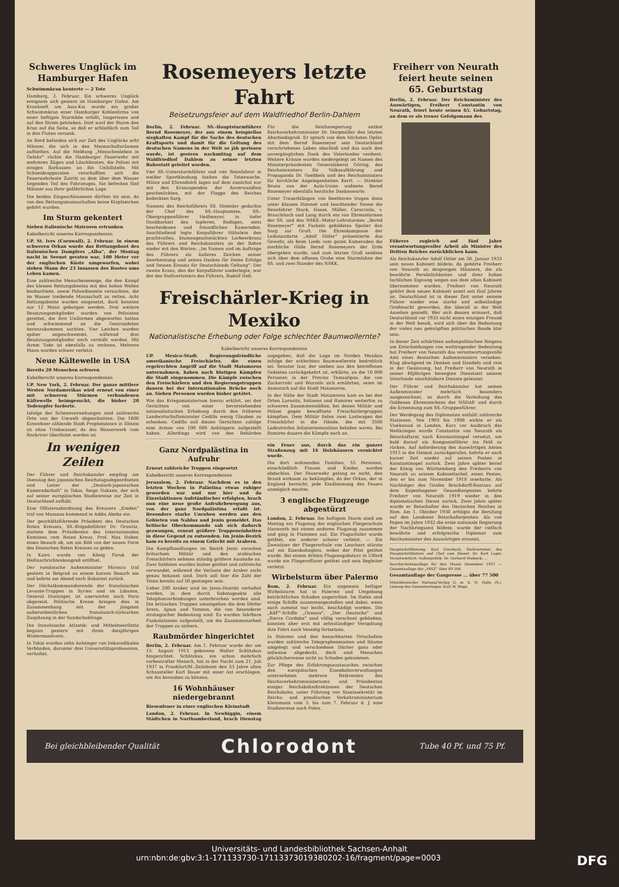Schweres Unglück im Hamburger Hafen
Schwimmkran kenterte — 2 Tote
Hamburg, 2. Februar. Ein schweres Unglück ereignete sich gestern im Hamburger Hafen. Am Kranhoeft am Asia-Kai wurde ein großer Schwimmkran einer Hamburger Kohlenfirma von einer heftigen Sturmböe erfaßt, losgerissen und auf den Strom getrieben. Dort warf der Sturm den Kran auf die Seite, so daß er schließlich zum Teil in den Fluten versank.
An Bord befanden sich zur Zeit des Unglücks acht Männer, die sich in den Mannschaftsräumen aufhielten. Auf die Meldung „Menschenleben in Gefahr“ rückte die Hamburger Feuerwehr mit mehreren Zügen und Löschbooten, die Polizei mit einigen Barkassen an die Unfallstelle. Mit Schneideapparaten verschafften sich die Feuerwehrleute Zutritt zu dem über dem Wasser liegenden Teil des Fahrzeuges. Sie befreiten fünf Männer aus ihrer gefährlichen Lage.
Die beiden Eingeschlossenen dürften tot sein, da von den Rettungsmannschaften keine Klopfzeichen gehört wurden.
Im Sturm gekentert
Sieben italienische Matrosen ertrunken
Kabelbericht unseres Korrespondenten
UP. St. Ives (Cornwall), 2. Februar. In einem schweren Orkan wurde das Rettungsboot des italienischen Dampfers „Alba“, der Montag nacht in Seenot geraten war, 100 Meter vor der englischen Küste umgeworfen, wobei sieben Mann der 23 Insassen des Bootes ums Leben kamen.
Eine zahlreiche Menschenmenge, die den Kampf des kleinen Rettungsbootes mit den hohen Wellen beobachtete, sowie Polizeibeamte versuchten, die im Wasser treibende Mannschaft zu retten. Acht Rettungsboote wurden eingesetzt, doch konnten nur 12 Mann geborgen werden. Drei weitere Besatzungsmitglieder wurden von Polizisten gerettet, die ihre Uniformen abgeworfen hatten und schwimmend an die Gestrandeten heranzukommen suchten. Vier Leichen wurden später angeschwemmt, während drei Besatzungsmitglieder noch vermißt werden. Mit ihrem Tode ist ebenfalls zu rechnen. Mehrere Mann wurden schwer verletzt.
Neue Kältewelle in USA
Bereits 20 Menschen erfroren
Kabelbericht unseres Korrespondenten
UP. New York, 2. Februar. Der ganze mittlere Westen Nordamerikas wird erneut von einer mit schweren Stürmen verbundenen Kältewelle heimgesucht, die bisher 20 Todesopfer forderte.
Infolge der Schneeverwehungen sind zahlreiche Orte von der Umwelt abgeschnitten. Die 1600 Einwohner zählende Stadt Prophetstown in Illinois ist ohne Trinkwasser, da das Wasserwerk vom Rockriver überflutet worden ist.
In wenigen Zeilen
Der Führer und Reichskanzler empfing am Dienstag den japanischen Reichstagsabgeordneten und Leiter der „Deutsch-japanischen Kameradschaft“ in Tokio, Seigo Nakano, der sich auf seiner europäischen Studienreise zur Zeit in Deutschland aufhält.
Eine Offiziersabordnung des Kreuzers „Emden“ traf von Massaua kommend in Addis Abeba ein.
Der geschäftsführende Präsident des Deutschen Roten Kreuzes, SS.-Brigadeführer Dr. Grawitz, stattete dem Präsidenten des Internationalen Komitees vom Roten Kreuz, Prof. Max Huber, einen Besuch ab, um ein Bild von der neuen Form des Deutschen Roten Kreuzes zu geben.
In Kairo wurde von König Faruk der Weltnachrichtenkongreß eröffnet.
Der rumänische Außenminister Micescu traf gestern in Belgrad zu einem kurzen Besuch ein und kehrte am Abend nach Bukarest zurück.
Der Höchstkommandierende der französischen Levante-Truppen in Syrien und im Libanon, General Huntziger, ist unerwartet nach Paris abgereist. Politische Kreise bringen dies in Zusammenhang mit der jüngsten außerordentlichen französisch-türkischen Zuspitzung in der Sandschakfrage.
Die französische Atlantik- und Mittelmeerflotte begann gestern mit ihren diesjährigen Wintermanövern.
In Tokio wurden zehn Anhänger von linksradikalen Verbänden, darunter drei Universitätsprofessoren, verhaftet.
Rosemeyers letzte Fahrt
Beisetzungsfeier auf dem Waldfriedhof Berlin-Dahlem
Berlin, 2. Februar. SS.-Hauptsturmführer Bernd Rosemeyer, der aus einem beispiellos sieghaften Kampf für die Sache des deutschen Kraftsports und damit für die Geltung des deutschen Namens in der Welt so jäh gerissen wurde, ist gestern nachmittag auf dem Waldfriedhof Dahlem zu seiner letzten Ruhestatt geleitet worden.
Vier SS.-Untersturmführer und vier Rennfahrer in weißer Sportkleidung hielten die Totenwache. Mütze und Ehrendolch lagen auf dem zunächst nur mit den Kranzspenden der Anverwandten geschmückten, mit der Flagge des Reiches bedeckten Sarg.
Namens des Reichsführers SS. Himmler gedachte der Chef des SS.-Hauptamtes, SS.-Obergruppenführer Heißmeyer, in tiefer Dankbarkeit des tapferen, fleißigen, stets bescheidenen und freundlichen Kameraden. Anschließend legte Korpsführer Hühnlein den prachtvollen, blumengeschmückten Lorbeerkranz des Führers und Reichskanzlers an der Bahre nieder mit den Worten: „Im Namen und im Auftrage des Führers als äußeres Zeichen seiner Anerkennung und seines Dankes für Deine Erfolge und Deinen Einsatz für Deutschlands Geltung“. Der zweite Kranz, den der Korpsführer niederlegte, war der des Stellvertreters des Führers, Rudolf Heß.
Für die Reichsregierung entbot Reichsverkehrsminister Dr. Dorpmüller den letzten Abschiedsgruß. Er sprach von dem höchsten Opfer, mit dem Bernd Rosemeyer sein Deutschland verschriebenes Leben abschloß und das auch den unvergänglichen Dank des Vaterlandes verdient. Weitere Kränze wurden niedergelegt im Namen des Ministerpräsidenten Generaloberst Göring, des Reichsministers für Volksaufklärung und Propaganda Dr. Goebbels und des Reichsministers für kirchliche Angelegenheiten Kerrl. — Direktor Bruns von der Auto-Union widmete Bernd Rosemeyer ebenfalls herzliche Dankesworte.
Unter Trauerklängen von Beethoven trugen dann unter blauem Himmel und leuchtender Sonne die Rennfahrer Stuck, Hasse, Müller, Caracciola, v. Brauchitsch und Lang durch ein von Ehrenstürmen der SS. und des NSKK.-Motor-Lehrsturmes „Bernd Rosemeyer“ mit Fackeln gebildetes Spalier den Sarg zur Gruft. Die Ehrenkompanie der Leibstandarte „Adolf Hitler“ präsentierte das Gewehr, als beim Liede vom guten Kameraden die sterbliche Hülle Bernd Rosemeyers der Erde übergeben wurde, und zum letzten Gruß senkten sich über dem offenen Grabe eine Sturmfahne der SS. und zwei Stander des NSKK.
Freischärler-Krieg in Mexiko
Nationalistische Erhebung oder Folge schlechter Baumwollernte?
Kabelbericht unseres Korrespondenten
UP. Mexico-Stadt. Regierungsfeindliche amerikanische Freischärler, die einen regelrechten Angriff auf die Stadt Matamoros unternahmen, haben nach blutigen Kämpfen die Stadt eingenommen. Die Kämpfe zwischen den Freischärlern und den Regierungstruppen dauern bei der Internationalen Brücke noch an. Sieben Personen wurden bisher getötet.
Wie das Kriegsministerium hierzu erklärt, sei den Gerüchten von einer bevorstehenden nationalistischen Erhebung durch den früheren Landwirtschaftsminister Cedillo wenig Glauben zu schenken. Cedillo soll diesen Gerüchten zufolge eine Armee von 100 000 Anhängern aufgestellt haben. Allerdings wird von den Behörden zugegeben, daß die Lage im Norden Mexikos infolge der schlechten Baumwollernte bedrohlich sei. Senator Izar, der soeben aus den betroffenen Gebieten zurückgekehrt ist, erklärte, an die 10 000 Personen in der Provinz Tamaulipas, die von Zuckerrohr und Wurzeln sich ernährten, seien im Anmarsch auf die Stadt Matamoros.
In der Nähe der Stadt Matamoros kam es bei den Orten Larosita, Soliseno und Ramirez weiterhin zu schweren Zusammenstößen, bei denen Militär und Polizei gegen bewaffnete Freischärlergruppen kämpften. Dem Militär fielen zwei Lastwagen der Freischärler in die Hände, die mit 3500 Ladestreifen Infanteriemunition beladen waren. Bei Ramirez dauern die Kämpfe noch an.
Ganz Nordpalästina in Aufruhr
Erneut zahlreiche Truppen eingesetzt
Kabelbericht unseres Korrespondenten
Jerusalem, 2. Februar. Nachdem es in den letzten Wochen in Palästina etwas ruhiger geworden war und nur hier und da Einzelaktionen Aufständischer erfolgten, brach nun eine neue große Aufruhrbewegung aus, von der ganz Nordpalästina erfaßt ist. Besonders starke Unruhen werden aus den Gebieten von Nablus und Jenin gemeldet. Das britische Oberkommando sah sich dadurch gezwungen, erneut größere Truppeneinheiten in diese Gegend zu entsenden. Im Jenin-Bezirk kam es bereits zu einem Gefecht mit Arabern.
Die Kampfhandlungen im Bezirk Jenin zwischen britischem Militär und den arabischen Freischärlern nehmen ständig größere Ausmaße an. Zwei Soldaten wurden bisher getötet und zahlreiche verwundet, während die Verluste der Araber nicht genau bekannt sind. Doch soll hier die Zahl der Toten bereits auf 50 gestiegen sein.
Ueber 200 Araber sind im Jenin-Distrikt verhaftet worden, in dem durch Sabotageakte alle Telephonverbindungen unterbrochen worden sind. Die britischen Truppen umzingelten die drei Dörfer Arara, Ajoun und Yamoon, die von besonderer strategischer Bedeutung sind. Es wurden fahrbare Funkstationen aufgestellt, um die Zusammenarbeit der Truppen zu sichern.
Raubmörder hingerichtet
Berlin, 2. Februar. Am 1. Februar wurde der am 15. August 1915 geborene Walter Schlitzkus hingerichtet. Schlitzkus, ein schon mehrfach vorbestrafter Mensch, hat in der Nacht zum 21. Juli 1937 in Frankfurt/M.-Zeilsheim den 53 Jahre alten Schausteller Karl Bauer mit einer Axt erschlagen, um ihn berauben zu können.
16 Wohnhäuser niedergebrannt
Riesenfeuer in einer englischen Kleinstadt
London, 2. Februar. In Newbiggin, einem Städtchen in Northumberland, brach Dienstag ein Feuer aus, durch das ein ganzer Straßenzug mit 16 Holzhäusern vernichtet wurde.
Die dort wohnenden Familien, 55 Personen, einschließlich Frauen und Kinder, wurden obdachlos. Der Feuerwehr gelang es nicht, den Brand wirksam zu bekämpfen, da der Orkan, der in England herrscht, jede Eindämmung des Feuers unmöglich machte.
3 englische Flugzeuge abgestürzt
London, 2. Februar. Bei heftigem Sturm stieß am Montag ein Flugzeug der englischen Fliegerschule Hanworth mit einem anderen Flugzeug zusammen und ging in Flammen auf. Ein Flugschüler wurde getötet, ein anderer schwer verletzt. — Ein Zweisitzer der Fliegerschule von Leuchars stürzte auf ein Eisenbahngleis, wobei der Pilot getötet wurde. Bei einem dritten Flugzeugabsturz in Ufford wurde ein Fliegeroffizier getötet und sein Begleiter verletzt.
Wirbelsturm über Palermo
Rom, 2. Februar. Ein ungemein heftiger Wirbelsturm hat in Palermo und Umgebung beträchtlichen Schaden angerichtet. Im Hafen sind einige Schiffe zusammengestoßen und dabei, wenn auch zumeist nur leicht, beschädigt worden. Die „KdF“-Schiffe „Oceana“, „Der Deutsche“ und „Sierra Cordoba“ sind völlig verschont geblieben, konnten aber erst mit zehnstündiger Verspätung ihre Fahrt nach Venedig fortsetzen.
In Palermo und den benachbarten Ortschaften wurden zahlreiche Telegraphenmasten und Bäume umgelegt und verschiedene Dächer ganz oder teilweise abgedeckt, doch sind Menschen glücklicherweise nicht zu Schaden gekommen.
Zur Pflege des Erfahrungsaustausches zwischen den europäischen Eisenbahnverwaltungen unternehmen mehrere Referenten des Reichsverkehrsministeriums und Präsidenten einiger Reichsbahndirektionen der Deutschen Reichsbahn, unter Führung von Staatssekretär im Reichs- und preußischen Verkehrsministerium Kleinmann vom 3. bis zum 7. Februar d. J. eine Studienreise nach Polen.
Freiherr von Neurath feiert heute seinen 65. Geburtstag
Berlin, 2. Februar. Der Reichsminister des Auswärtigen, Freiherr Constantin von Neurath, feiert heute seinen 65. Geburtstag, an dem er als treuer Gefolgsmann des
Führers zugleich auf fünf Jahre verantwortungsvoller Arbeit als Minister des Dritten Reiches zurückblicken kann.
Als Reichskanzler Adolf Hitler am 30. Januar 1933 sein neues Kabinett bildete, da gehörte Freiherr von Neurath zu denjenigen Männern, die als bewährte Persönlichkeiten und ihrer hohen fachlichen Eignung wegen aus dem alten Kabinett übernommen wurden. Freiherr von Neurath gehört dem neuen Kabinett somit seit fünf Jahren an. Deutschland ist in dieser Zeit unter seinem Führer wieder eine starke und selbständige Großmacht geworden, die überall in der Welt Ansehen genießt. Wer sich dessen erinnert, daß Deutschland vor 1933 nicht einen einzigen Freund in der Welt besaß, wird sich über die Bedeutung der vielen neu geknüpften politischen Bande klar sein.
In dieser Zeit schärfsten außenpolitischen Ringens um Entscheidungen von weittragender Bedeutung hat Freiherr von Neurath das verantwortungsvolle Amt eines deutschen Außenministers versehen. Klug abwägend im Denken und Handeln und rein in der Gesinnung, hat Freiherr von Neurath in seiner 40jährigen bewegten Dienstzeit seinem Vaterlande unschätzbare Dienste geleistet.
Der Führer und Reichskanzler hat seinen Außenminister mehrfach besonders ausgezeichnet, so durch die Verleihung des Goldenen Ehrenzeichens der NSDAP. und durch die Ernennung zum SS.-Gruppenführer.
Der Werdegang des Diplomaten enthält zahlreiche Stationen. Von 1903 bis 1908 wirkte er als Vizekonsul in London. Kurz vor Ausbruch des Weltkrieges wurde Constantin von Neurath als Botschaftsrat nach Konstantinopel versetzt, um bald darauf als Kompanieführer ins Feld zu rücken. Auf Anforderung des Auswärtigen Amtes 1915 in die Heimat zurückgerufen, kehrte er nach kurzer Zeit wieder auf seinen Posten in Konstantinopel zurück. Zwei Jahre später berief der König von Württemberg den Freiherrn von Neurath zu seinem Kabinettschef, einen Posten, den er bis zum November 1918 innehatte. Als Nachfolger des Grafen Brockdorff-Rantzau auf dem Kopenhagener Gesandtenposten kehrte Freiherr von Neurath 1919 wieder in den diplomatischen Dienst zurück. Zwei Jahre später wurde er Botschafter des Deutschen Reiches in Rom. Am 1. Oktober 1930 erfolgte die Berufung auf den Londoner Botschafterposten. Als von Papen im Jahre 1932 die erste nationale Regierung der Nachkriegszeit bildete, wurde der vielfach bewährte und erfolgreiche Diplomat zum Reichsminister des Auswärtigen ernannt.
Hauptschriftleitung: Karl Overdyck; Stellvertreter des Hauptschriftleiters und Chef vom Dienst: Dr. Kurt Lepsi; Verantwortlich: Außenpolitik: Dr. Gerhard Maibeck; ...
Durchschnittsauflage für den Monat Dezember 1937 — Gesamtauflage der „MNZ“ über 69 500
Gesamtauflage der Gaupresse ... über 77 500
Mitteldeutscher National-Verlag G. m. b. H. Halle (S.). Leitung des Gesamtverlages: Kurt W. Wege
Bei gleichbleibender Qualität Chlorodont Tube 40 Pf. und 75 Pf.
Universitäts- und Landesbibliothek Sachsen-Anhalt
urn:nbn:de:gbv:3:1-171133730-17113373019380202-16/fragment/page=0003 DFG